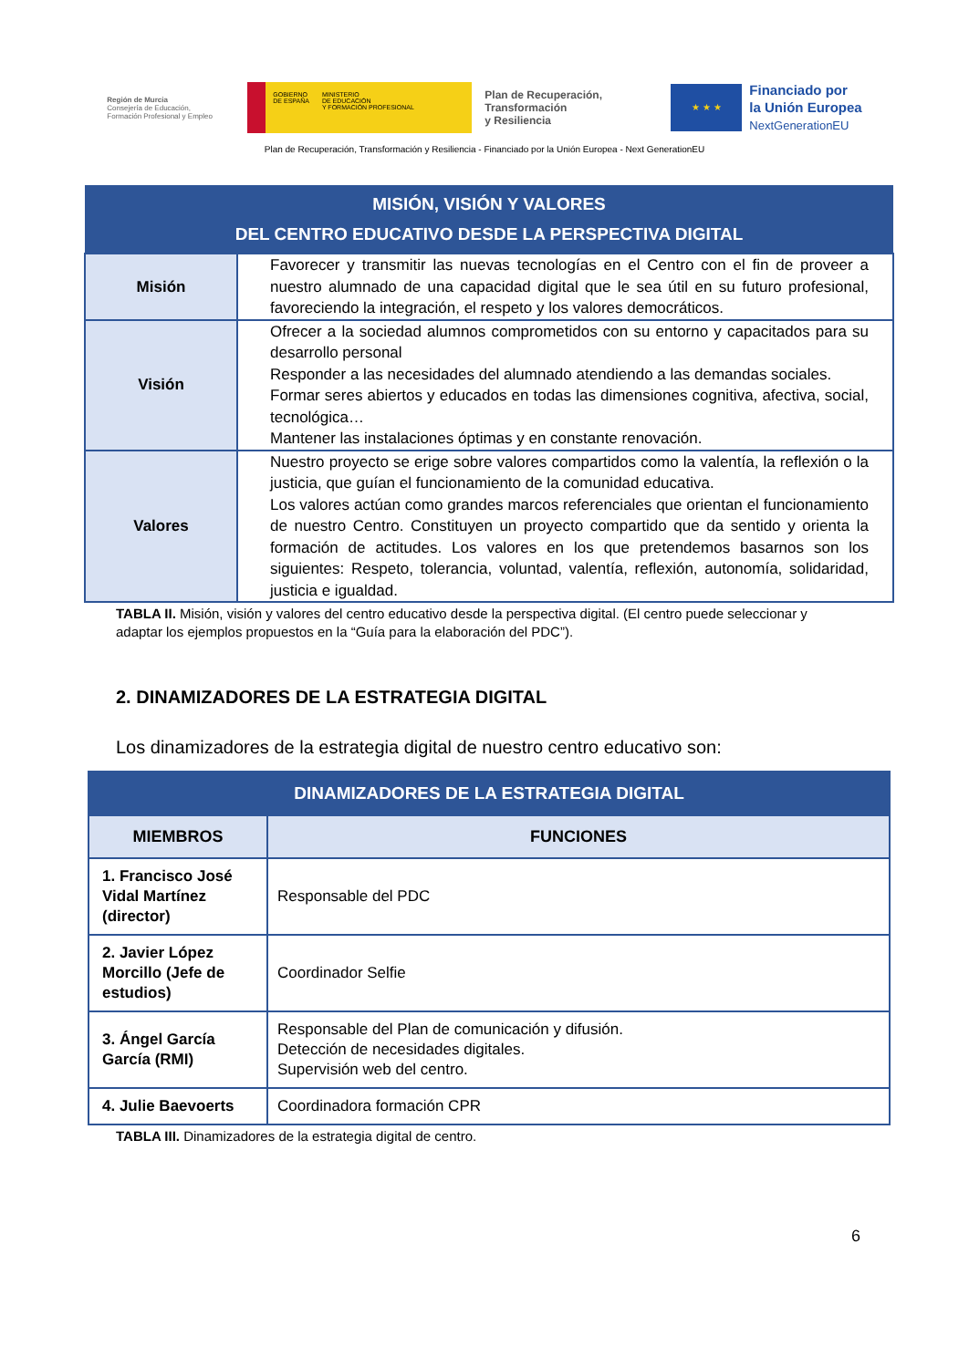Región de Murcia
Consejería de Educación,
Formación Profesional y Empleo
GOBIERNO
DE ESPAÑA MINISTERIO
DE EDUCACIÓN
Y FORMACIÓN PROFESIONAL
Plan de Recuperación,
Transformación
y Resiliencia
★ ★ ★
Financiado por
la Unión Europea
NextGenerationEU
Plan de Recuperación, Transformación y Resiliencia - Financiado por la Unión Europea - Next GenerationEU
| MISIÓN, VISIÓN Y VALORES DEL CENTRO EDUCATIVO DESDE LA PERSPECTIVA DIGITAL | |
| --- | --- |
| Misión | Favorecer y transmitir las nuevas tecnologías en el Centro con el fin de proveer a nuestro alumnado de una capacidad digital que le sea útil en su futuro profesional, favoreciendo la integración, el respeto y los valores democráticos. |
| Visión | Ofrecer a la sociedad alumnos comprometidos con su entorno y capacitados para su desarrollo personal Responder a las necesidades del alumnado atendiendo a las demandas sociales. Formar seres abiertos y educados en todas las dimensiones cognitiva, afectiva, social, tecnológica… Mantener las instalaciones óptimas y en constante renovación. |
| Valores | Nuestro proyecto se erige sobre valores compartidos como la valentía, la reflexión o la justicia, que guían el funcionamiento de la comunidad educativa. Los valores actúan como grandes marcos referenciales que orientan el funcionamiento de nuestro Centro. Constituyen un proyecto compartido que da sentido y orienta la formación de actitudes. Los valores en los que pretendemos basarnos son los siguientes: Respeto, tolerancia, voluntad, valentía, reflexión, autonomía, solidaridad, justicia e igualdad. |
TABLA II. Misión, visión y valores del centro educativo desde la perspectiva digital. (El centro puede seleccionar y adaptar los ejemplos propuestos en la “Guía para la elaboración del PDC”).
2. DINAMIZADORES DE LA ESTRATEGIA DIGITAL
Los dinamizadores de la estrategia digital de nuestro centro educativo son:
| DINAMIZADORES DE LA ESTRATEGIA DIGITAL | |
| --- | --- |
| MIEMBROS | FUNCIONES |
| 1. Francisco José Vidal Martínez (director) | Responsable del PDC |
| 2. Javier López Morcillo (Jefe de estudios) | Coordinador Selfie |
| 3. Ángel García García (RMI) | Responsable del Plan de comunicación y difusión. Detección de necesidades digitales. Supervisión web del centro. |
| 4. Julie Baevoerts | Coordinadora formación CPR |
TABLA III. Dinamizadores de la estrategia digital de centro.
6